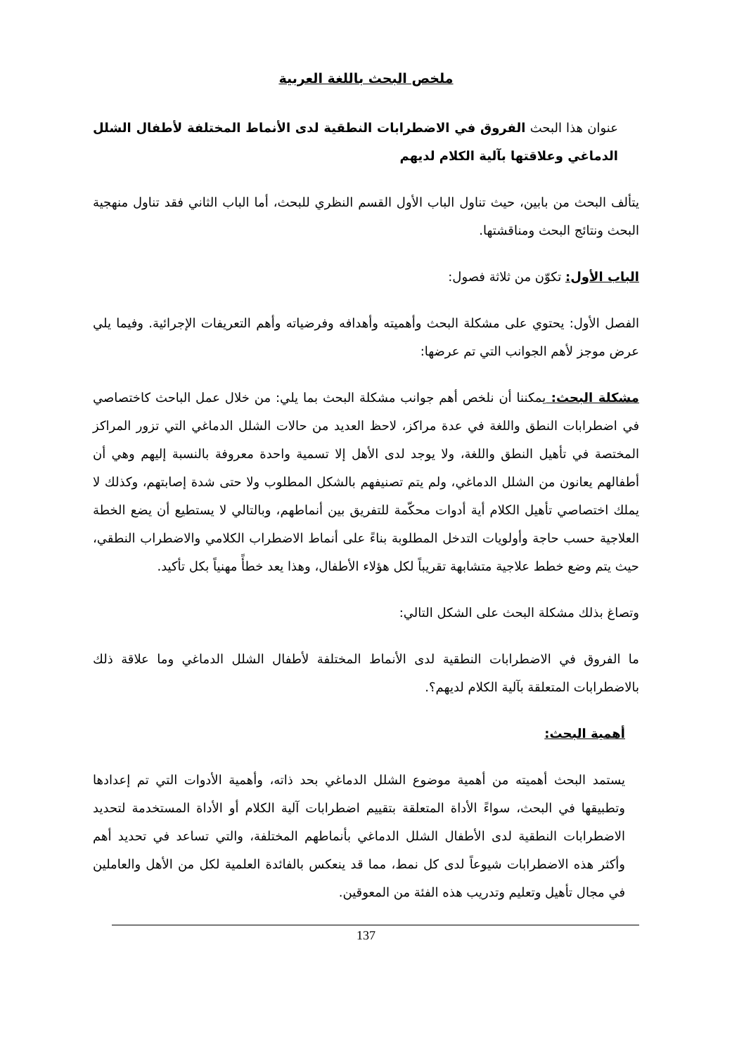ملخص البحث باللغة العربية
عنوان هذا البحث الفروق في الاضطرابات النطقية لدى الأنماط المختلفة لأطفال الشلل الدماغي وعلاقتها بآلية الكلام لديهم
يتألف البحث من بابين، حيث تناول الباب الأول القسم النظري للبحث، أما الباب الثاني فقد تناول منهجية البحث ونتائج البحث ومناقشتها.
الباب الأول: تكوّن من ثلاثة فصول:
الفصل الأول: يحتوي على مشكلة البحث وأهميته وأهدافه وفرضياته وأهم التعريفات الإجرائية. وفيما يلي عرض موجز لأهم الجوانب التي تم عرضها:
مشكلة البحث: يمكننا أن نلخص أهم جوانب مشكلة البحث بما يلي: من خلال عمل الباحث كاختصاصي في اضطرابات النطق واللغة في عدة مراكز، لاحظ العديد من حالات الشلل الدماغي التي تزور المراكز المختصة في تأهيل النطق واللغة، ولا يوجد لدى الأهل إلا تسمية واحدة معروفة بالنسبة إليهم وهي أن أطفالهم يعانون من الشلل الدماغي، ولم يتم تصنيفهم بالشكل المطلوب ولا حتى شدة إصابتهم، وكذلك لا يملك اختصاصي تأهيل الكلام أية أدوات محكّمة للتفريق بين أنماطهم، وبالتالي لا يستطيع أن يضع الخطة العلاجية حسب حاجة وأولويات التدخل المطلوبة بناءً على أنماط الاضطراب الكلامي والاضطراب النطقي، حيث يتم وضع خطط علاجية متشابهة تقريباً لكل هؤلاء الأطفال، وهذا يعد خطأً مهنياً بكل تأكيد.
وتصاغ بذلك مشكلة البحث على الشكل التالي:
ما الفروق في الاضطرابات النطقية لدى الأنماط المختلفة لأطفال الشلل الدماغي وما علاقة ذلك بالاضطرابات المتعلقة بآلية الكلام لديهم؟.
أهمية البحث:
يستمد البحث أهميته من أهمية موضوع الشلل الدماغي بحد ذاته، وأهمية الأدوات التي تم إعدادها وتطبيقها في البحث، سواءً الأداة المتعلقة بتقييم اضطرابات آلية الكلام أو الأداة المستخدمة لتحديد الاضطرابات النطقية لدى الأطفال الشلل الدماغي بأنماطهم المختلفة، والتي تساعد في تحديد أهم وأكثر هذه الاضطرابات شيوعاً لدى كل نمط، مما قد ينعكس بالفائدة العلمية لكل من الأهل والعاملين في مجال تأهيل وتعليم وتدريب هذه الفئة من المعوقين.
137